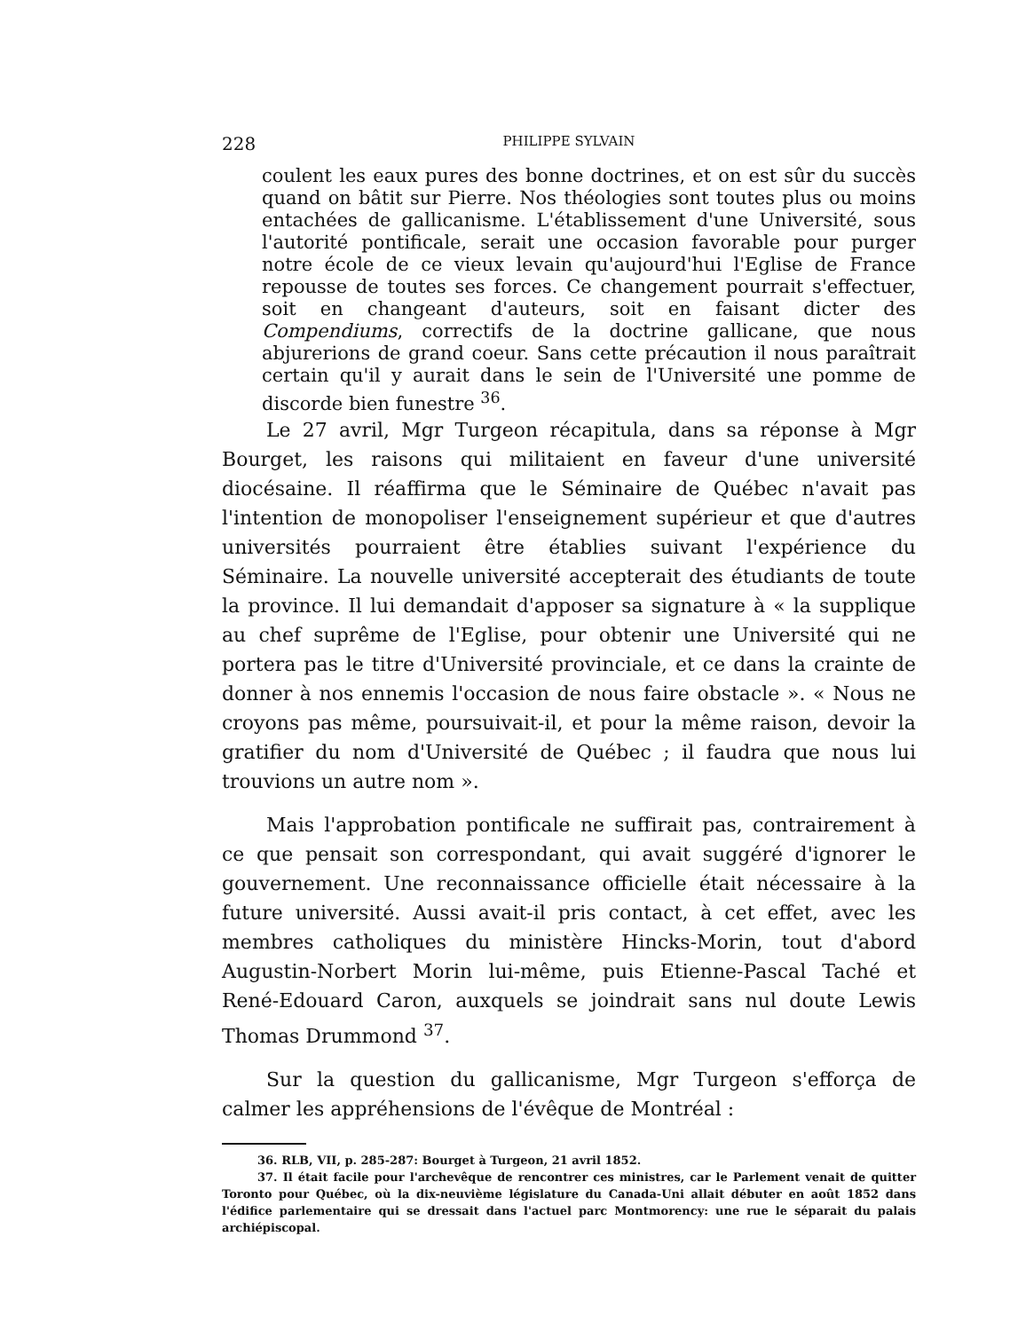228 PHILIPPE SYLVAIN
coulent les eaux pures des bonne doctrines, et on est sûr du succès quand on bâtit sur Pierre. Nos théologies sont toutes plus ou moins entachées de gallicanisme. L'établissement d'une Université, sous l'autorité pontificale, serait une occasion favorable pour purger notre école de ce vieux levain qu'aujourd'hui l'Eglise de France repousse de toutes ses forces. Ce changement pourrait s'effectuer, soit en changeant d'auteurs, soit en faisant dicter des Compendiums, correctifs de la doctrine gallicane, que nous abjurerions de grand coeur. Sans cette précaution il nous paraîtrait certain qu'il y aurait dans le sein de l'Université une pomme de discorde bien funestre <sup>36</sup>.
Le 27 avril, Mgr Turgeon récapitula, dans sa réponse à Mgr Bourget, les raisons qui militaient en faveur d'une université diocésaine. Il réaffirma que le Séminaire de Québec n'avait pas l'intention de monopoliser l'enseignement supérieur et que d'autres universités pourraient être établies suivant l'expérience du Séminaire. La nouvelle université accepterait des étudiants de toute la province. Il lui demandait d'apposer sa signature à « la supplique au chef suprême de l'Eglise, pour obtenir une Université qui ne portera pas le titre d'Université provinciale, et ce dans la crainte de donner à nos ennemis l'occasion de nous faire obstacle ». « Nous ne croyons pas même, poursuivait-il, et pour la même raison, devoir la gratifier du nom d'Université de Québec ; il faudra que nous lui trouvions un autre nom ».
Mais l'approbation pontificale ne suffirait pas, contrairement à ce que pensait son correspondant, qui avait suggéré d'ignorer le gouvernement. Une reconnaissance officielle était nécessaire à la future université. Aussi avait-il pris contact, à cet effet, avec les membres catholiques du ministère Hincks-Morin, tout d'abord Augustin-Norbert Morin lui-même, puis Etienne-Pascal Taché et René-Edouard Caron, auxquels se joindrait sans nul doute Lewis Thomas Drummond <sup>37</sup>.
Sur la question du gallicanisme, Mgr Turgeon s'efforça de calmer les appréhensions de l'évêque de Montréal :
36. RLB, VII, p. 285-287: Bourget à Turgeon, 21 avril 1852.
37. Il était facile pour l'archevêque de rencontrer ces ministres, car le Parlement venait de quitter Toronto pour Québec, où la dix-neuvième législature du Canada-Uni allait débuter en août 1852 dans l'édifice parlementaire qui se dressait dans l'actuel parc Montmorency: une rue le séparait du palais archiépiscopal.